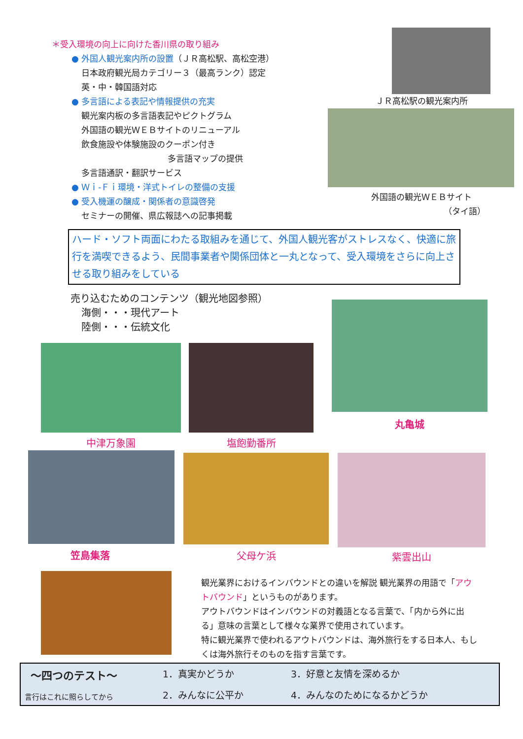＊受入環境の向上に向けた香川県の取り組み
● 外国人観光案内所の設置（ＪＲ高松駅、高松空港）
日本政府観光局カテゴリー３（最高ランク）認定
英・中・韓国語対応
● 多言語による表記や情報提供の充実
観光案内板の多言語表記やピクトグラム
外国語の観光ＷＥＢサイトのリニューアル
飲食施設や体験施設のクーポン付き
多言語マップの提供
多言語通訳・翻訳サービス
● Ｗｉ-Ｆｉ環境・洋式トイレの整備の支援
● 受入機運の醸成・関係者の意識啓発
セミナーの開催、県広報誌への記事掲載
ＪＲ高松駅の観光案内所
外国語の観光ＷＥＢサイト
（タイ語）
ハード・ソフト両面にわたる取組みを通じて、外国人観光客がストレスなく、快適に旅行を満喫できるよう、民間事業者や関係団体と一丸となって、受入環境をさらに向上させる取り組みをしている
売り込むためのコンテンツ（観光地図参照）
海側・・・現代アート
陸側・・・伝統文化
丸亀城
中津万象園 塩飽勤番所
笠島集落 父母ケ浜
紫雲出山
観光業界におけるインバウンドとの違いを解説 観光業界の用語で「アウトバウンド」というものがあります。
アウトバウンドはインバウンドの対義語となる言葉で、「内から外に出る」意味の言葉として様々な業界で使用されています。
特に観光業界で使われるアウトバウンドは、海外旅行をする日本人、もしくは海外旅行そのものを指す言葉です。
～四つのテスト～
言行はこれに照らしてから
1．真実かどうか
2．みんなに公平か
3．好意と友情を深めるか
4．みんなのためになるかどうか